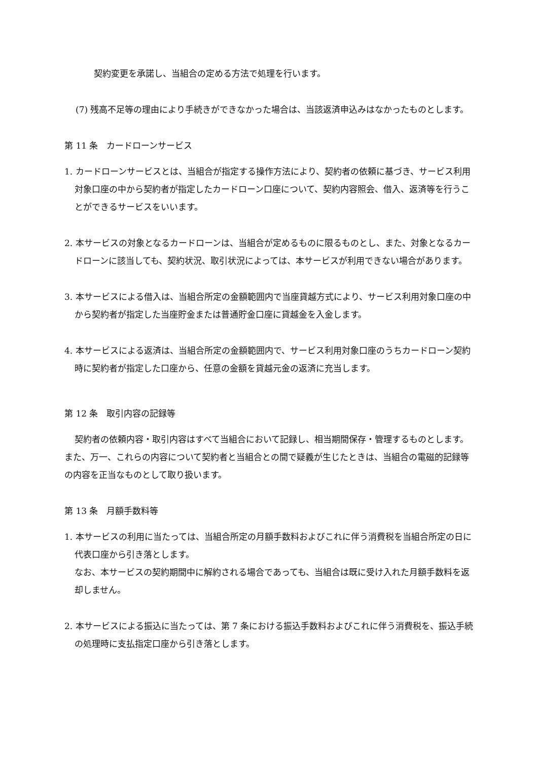契約変更を承諾し、当組合の定める方法で処理を行います。
(7) 残高不足等の理由により手続きができなかった場合は、当該返済申込みはなかったものとします。
第 11 条　カードローンサービス
1. カードローンサービスとは、当組合が指定する操作方法により、契約者の依頼に基づき、サービス利用対象口座の中から契約者が指定したカードローン口座について、契約内容照会、借入、返済等を行うことができるサービスをいいます。
2. 本サービスの対象となるカードローンは、当組合が定めるものに限るものとし、また、対象となるカードローンに該当しても、契約状況、取引状況によっては、本サービスが利用できない場合があります。
3. 本サービスによる借入は、当組合所定の金額範囲内で当座貸越方式により、サービス利用対象口座の中から契約者が指定した当座貯金または普通貯金口座に貸越金を入金します。
4. 本サービスによる返済は、当組合所定の金額範囲内で、サービス利用対象口座のうちカードローン契約時に契約者が指定した口座から、任意の金額を貸越元金の返済に充当します。
第 12 条　取引内容の記録等
契約者の依頼内容・取引内容はすべて当組合において記録し、相当期間保存・管理するものとします。 また、万一、これらの内容について契約者と当組合との間で疑義が生じたときは、当組合の電磁的記録等の内容を正当なものとして取り扱います。
第 13 条　月額手数料等
1. 本サービスの利用に当たっては、当組合所定の月額手数料およびこれに伴う消費税を当組合所定の日に代表口座から引き落とします。
なお、本サービスの契約期間中に解約される場合であっても、当組合は既に受け入れた月額手数料を返却しません。
2. 本サービスによる振込に当たっては、第 7 条における振込手数料およびこれに伴う消費税を、振込手続の処理時に支払指定口座から引き落とします。